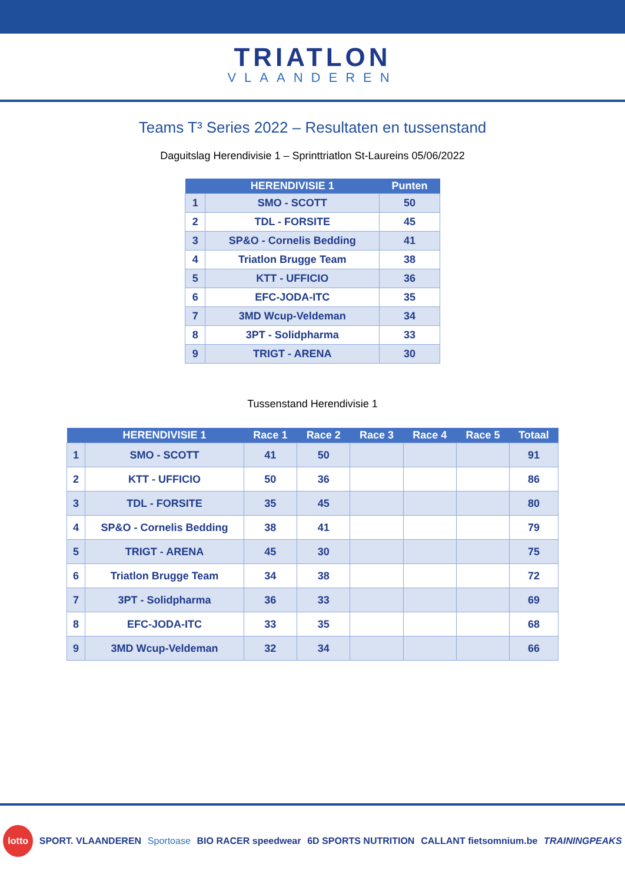TRIATLON
VLAANDEREN
Teams T³ Series 2022 – Resultaten en tussenstand
Daguitslag Herendivisie 1 – Sprinttriatlon St-Laureins 05/06/2022
| | HERENDIVISIE 1 | Punten |
| --- | --- | --- |
| 1 | SMO - SCOTT | 50 |
| 2 | TDL - FORSITE | 45 |
| 3 | SP&O - Cornelis Bedding | 41 |
| 4 | Triatlon Brugge Team | 38 |
| 5 | KTT - UFFICIO | 36 |
| 6 | EFC-JODA-ITC | 35 |
| 7 | 3MD Wcup-Veldeman | 34 |
| 8 | 3PT - Solidpharma | 33 |
| 9 | TRIGT - ARENA | 30 |
Tussenstand Herendivisie 1
| | HERENDIVISIE 1 | Race 1 | Race 2 | Race 3 | Race 4 | Race 5 | Totaal |
| --- | --- | --- | --- | --- | --- | --- | --- |
| 1 | SMO - SCOTT | 41 | 50 | | | | 91 |
| 2 | KTT - UFFICIO | 50 | 36 | | | | 86 |
| 3 | TDL - FORSITE | 35 | 45 | | | | 80 |
| 4 | SP&O - Cornelis Bedding | 38 | 41 | | | | 79 |
| 5 | TRIGT - ARENA | 45 | 30 | | | | 75 |
| 6 | Triatlon Brugge Team | 34 | 38 | | | | 72 |
| 7 | 3PT - Solidpharma | 36 | 33 | | | | 69 |
| 8 | EFC-JODA-ITC | 33 | 35 | | | | 68 |
| 9 | 3MD Wcup-Veldeman | 32 | 34 | | | | 66 |
lotto SPORT. VLAANDEREN Sportoase BIO RACER speedwear 6D SPORTS NUTRITION CALLANT fietsomnium.be TRAININGPEAKS